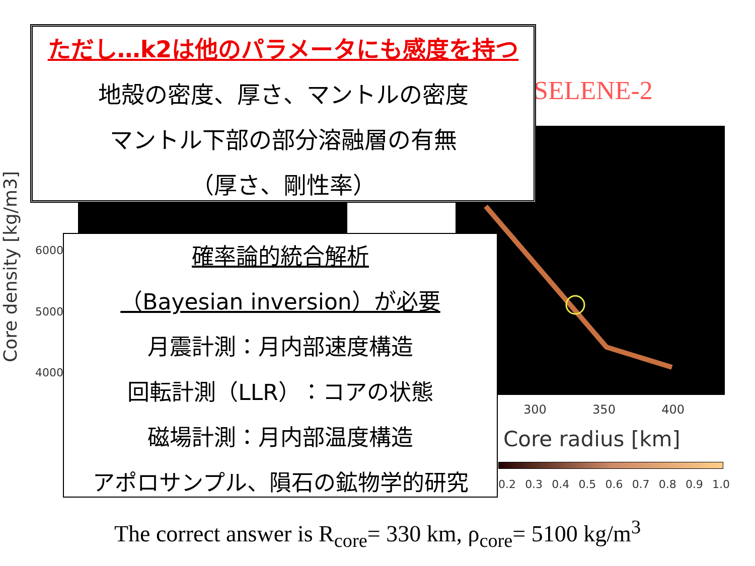SELENE-2
Core density [kg/m3]
6000
5000
4000
300 350 400
Core radius [km]
0.2 0.3 0.4 0.5 0.6 0.7 0.8 0.9 1.0
ただし…k2は他のパラメータにも感度を持つ
地殻の密度、厚さ、マントルの密度
マントル下部の部分溶融層の有無
（厚さ、剛性率）
確率論的統合解析
（Bayesian inversion）が必要
月震計測：月内部速度構造
回転計測（LLR）：コアの状態
磁場計測：月内部温度構造
アポロサンプル、隕石の鉱物学的研究
The correct answer is R<sub>core</sub>= 330 km, ρ<sub>core</sub>= 5100 kg/m<sup>3</sup>